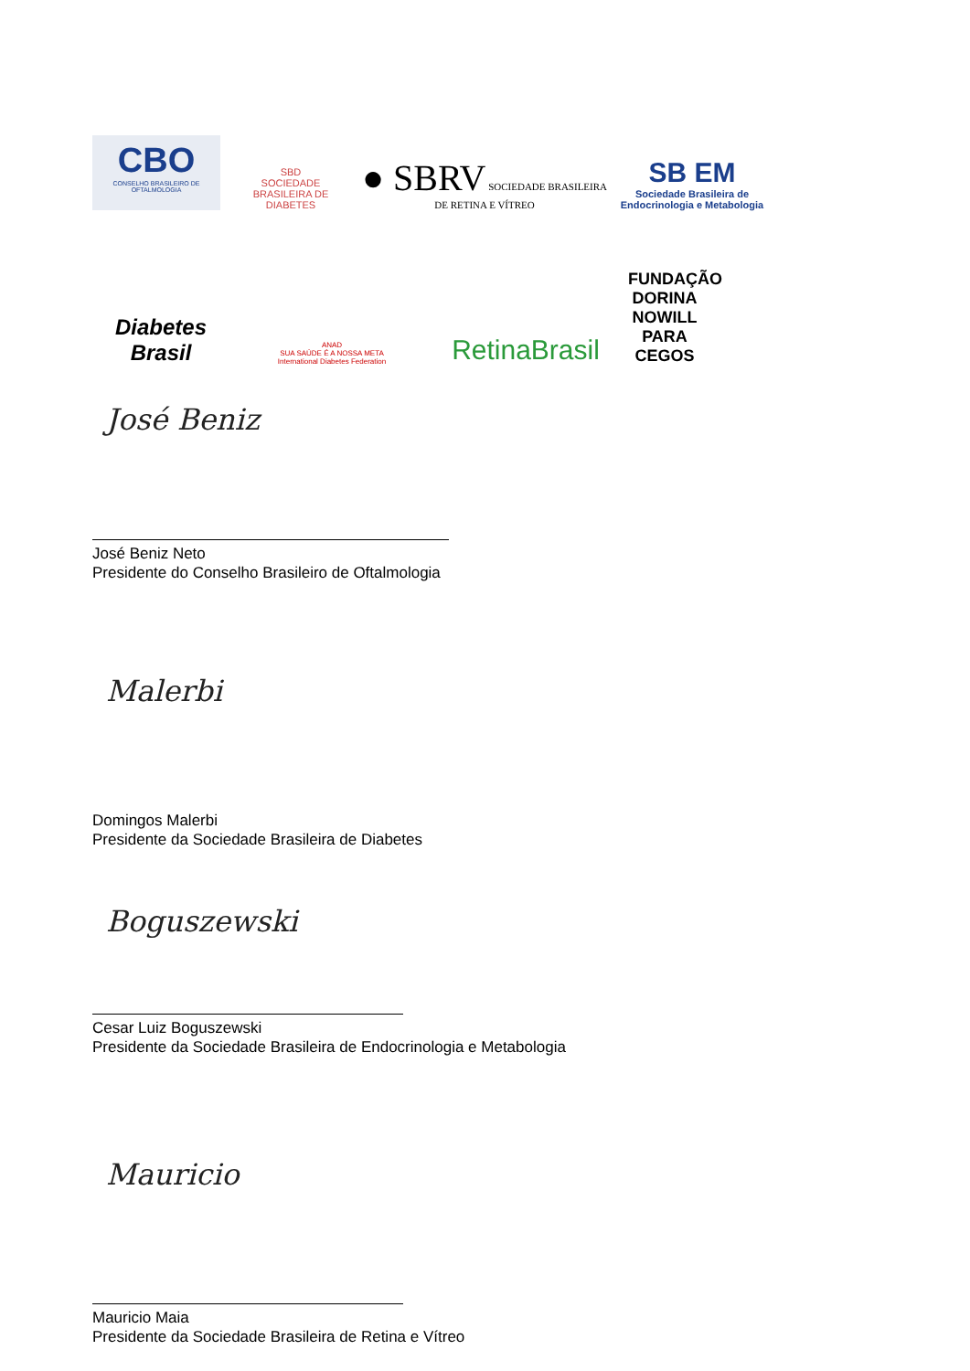CBO
CONSELHO BRASILEIRO DE OFTALMOLOGIA
SBD
SOCIEDADE BRASILEIRA DE DIABETES
● SBRV SOCIEDADE BRASILEIRA DE RETINA E VÍTREO
SB EM
Sociedade Brasileira de Endocrinologia e Metabologia
Diabetes Brasil
ANAD
SUA SAÚDE É A NOSSA META
International Diabetes Federation
RetinaBrasil
FUNDAÇÃO DORINA NOWILL PARA CEGOS
José Beniz
José Beniz Neto
Presidente do Conselho Brasileiro de Oftalmologia
Malerbi
Domingos Malerbi
Presidente da Sociedade Brasileira de Diabetes
Boguszewski
Cesar Luiz Boguszewski
Presidente da Sociedade Brasileira de Endocrinologia e Metabologia
Mauricio
Mauricio Maia
Presidente da Sociedade Brasileira de Retina e Vítreo